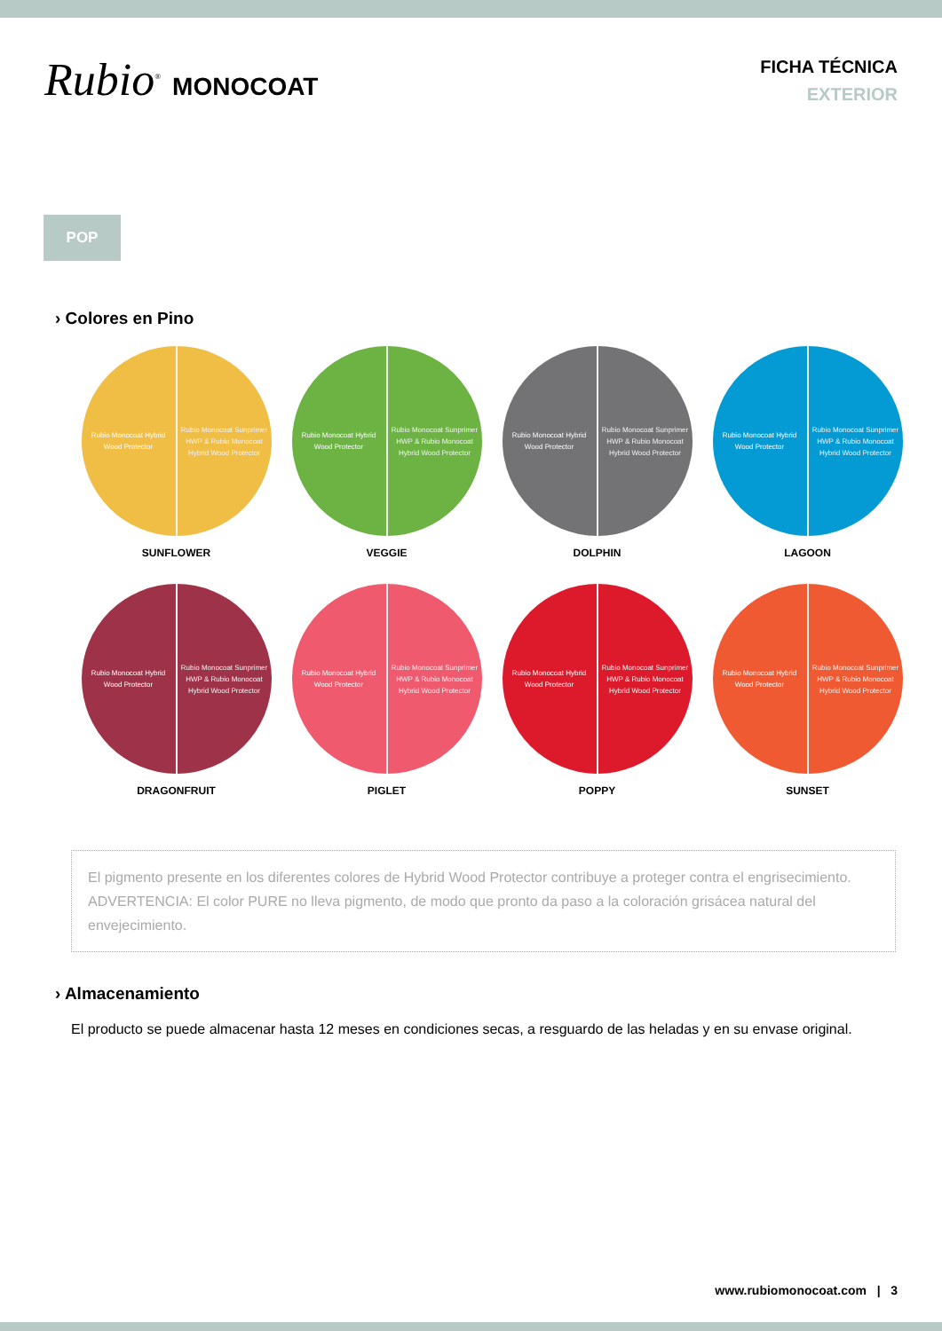Rubio<sup>®</sup> MONOCOAT
FICHA TÉCNICA
EXTERIOR
POP
› Colores en Pino
Rubio Monocoat Hybrid
Wood Protector
Rubio Monocoat Sunprimer
HWP & Rubio Monocoat
Hybrid Wood Protector
SUNFLOWER
Rubio Monocoat Hybrid
Wood Protector
Rubio Monocoat Sunprimer
HWP & Rubio Monocoat
Hybrid Wood Protector
VEGGIE
Rubio Monocoat Hybrid
Wood Protector
Rubio Monocoat Sunprimer
HWP & Rubio Monocoat
Hybrid Wood Protector
DOLPHIN
Rubio Monocoat Hybrid
Wood Protector
Rubio Monocoat Sunprimer
HWP & Rubio Monocoat
Hybrid Wood Protector
LAGOON
Rubio Monocoat Hybrid
Wood Protector
Rubio Monocoat Sunprimer
HWP & Rubio Monocoat
Hybrid Wood Protector
DRAGONFRUIT
Rubio Monocoat Hybrid
Wood Protector
Rubio Monocoat Sunprimer
HWP & Rubio Monocoat
Hybrid Wood Protector
PIGLET
Rubio Monocoat Hybrid
Wood Protector
Rubio Monocoat Sunprimer
HWP & Rubio Monocoat
Hybrid Wood Protector
POPPY
Rubio Monocoat Hybrid
Wood Protector
Rubio Monocoat Sunprimer
HWP & Rubio Monocoat
Hybrid Wood Protector
SUNSET
El pigmento presente en los diferentes colores de Hybrid Wood Protector contribuye a proteger contra el engrisecimiento.
ADVERTENCIA: El color PURE no lleva pigmento, de modo que pronto da paso a la coloración grisácea natural del envejecimiento.
› Almacenamiento
El producto se puede almacenar hasta 12 meses en condiciones secas, a resguardo de las heladas y en su envase original.
www.rubiomonocoat.com | 3